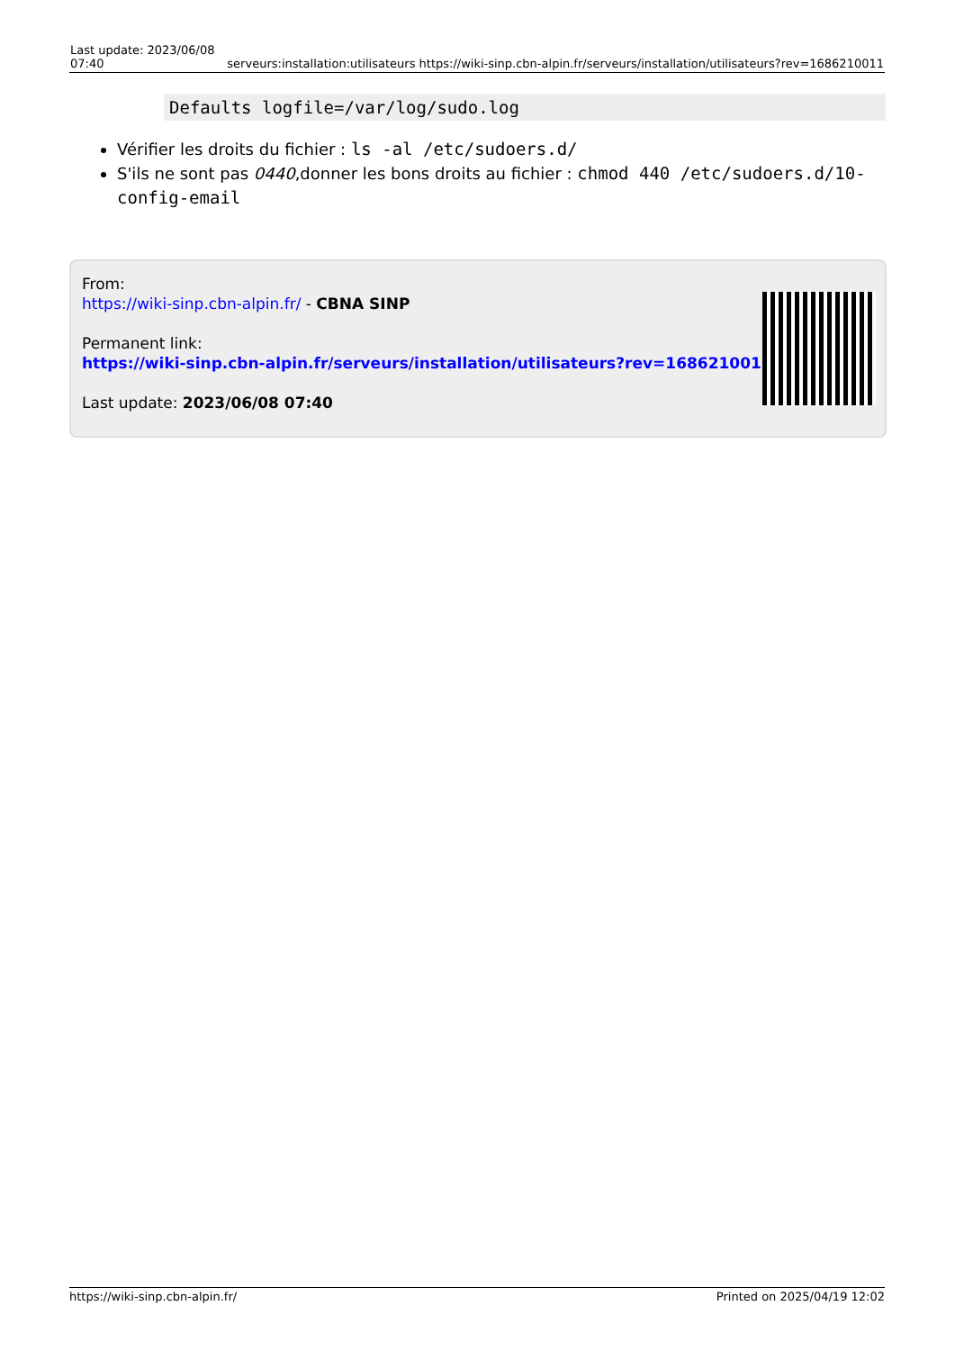| Last update: 2023/06/08 07:40 | serveurs:installation:utilisateurs https://wiki-sinp.cbn-alpin.fr/serveurs/installation/utilisateurs?rev=1686210011 |
Defaults logfile=/var/log/sudo.log
Vérifier les droits du fichier : ls -al /etc/sudoers.d/
S'ils ne sont pas 0440,donner les bons droits au fichier : chmod 440 /etc/sudoers.d/10-config-email
From:
https://wiki-sinp.cbn-alpin.fr/ - CBNA SINP
Permanent link:
https://wiki-sinp.cbn-alpin.fr/serveurs/installation/utilisateurs?rev=1686210011
Last update: 2023/06/08 07:40
https://wiki-sinp.cbn-alpin.fr/ Printed on 2025/04/19 12:02